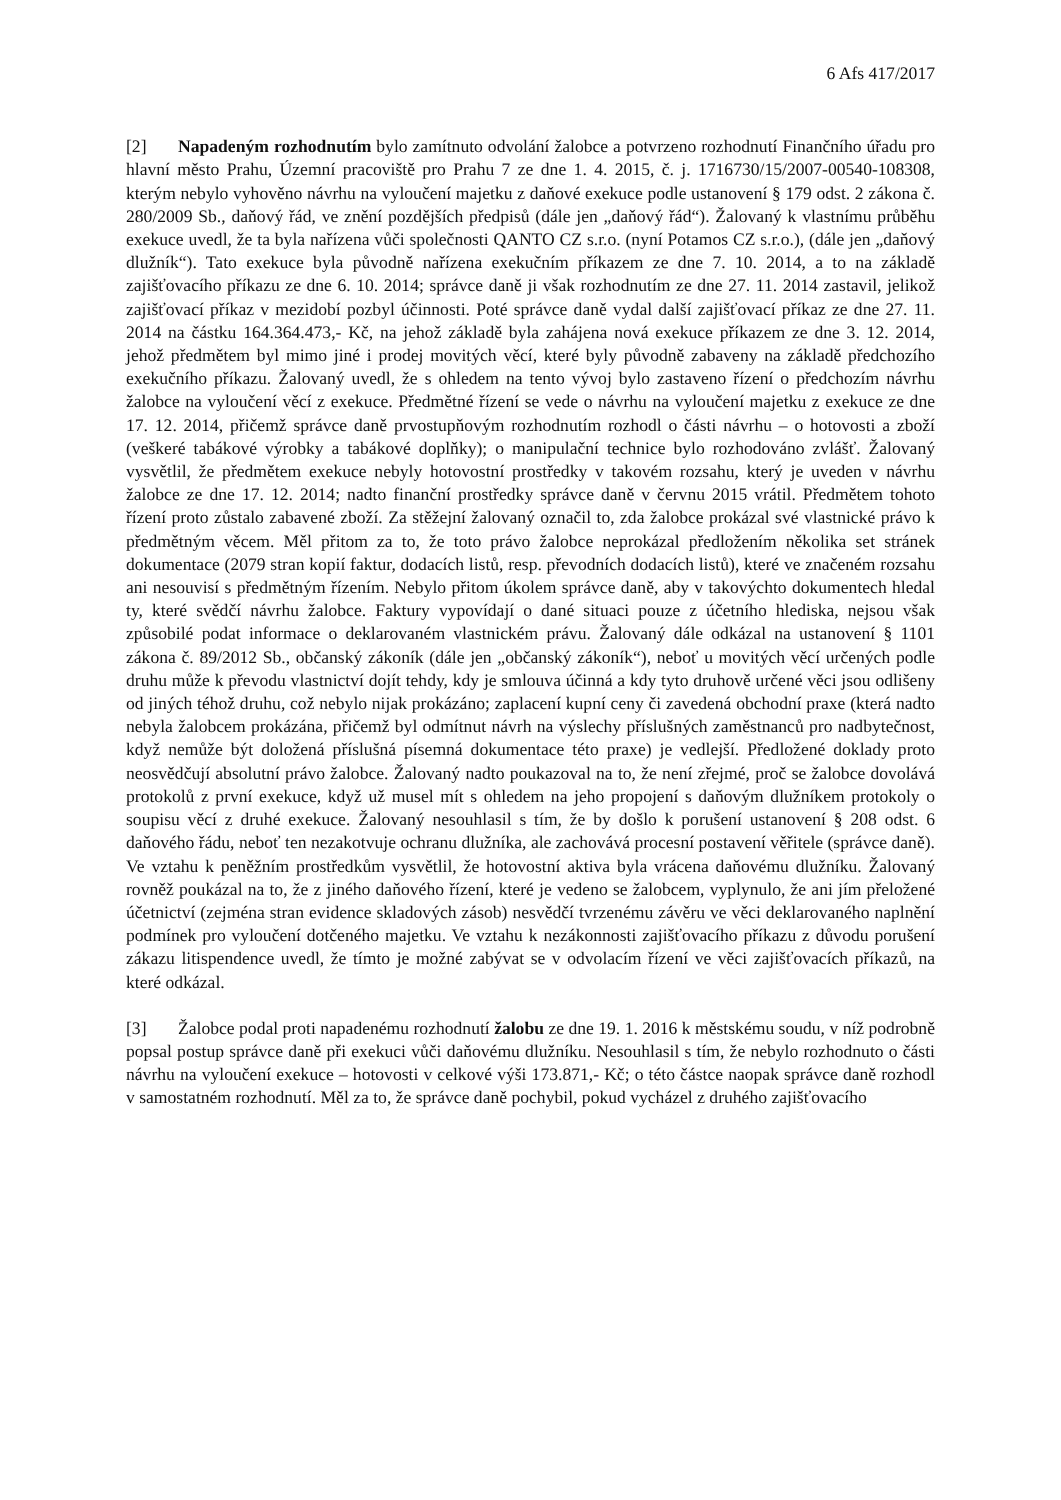6 Afs 417/2017
[2] Napadeným rozhodnutím bylo zamítnuto odvolání žalobce a potvrzeno rozhodnutí Finančního úřadu pro hlavní město Prahu, Územní pracoviště pro Prahu 7 ze dne 1. 4. 2015, č. j. 1716730/15/2007-00540-108308, kterým nebylo vyhověno návrhu na vyloučení majetku z daňové exekuce podle ustanovení § 179 odst. 2 zákona č. 280/2009 Sb., daňový řád, ve znění pozdějších předpisů (dále jen „daňový řád“). Žalovaný k vlastnímu průběhu exekuce uvedl, že ta byla nařízena vůči společnosti QANTO CZ s.r.o. (nyní Potamos CZ s.r.o.), (dále jen „daňový dlužník“). Tato exekuce byla původně nařízena exekučním příkazem ze dne 7. 10. 2014, a to na základě zajišťovacího příkazu ze dne 6. 10. 2014; správce daně ji však rozhodnutím ze dne 27. 11. 2014 zastavil, jelikož zajišťovací příkaz v mezidobí pozbyl účinnosti. Poté správce daně vydal další zajišťovací příkaz ze dne 27. 11. 2014 na částku 164.364.473,- Kč, na jehož základě byla zahájena nová exekuce příkazem ze dne 3. 12. 2014, jehož předmětem byl mimo jiné i prodej movitých věcí, které byly původně zabaveny na základě předchozího exekučního příkazu. Žalovaný uvedl, že s ohledem na tento vývoj bylo zastaveno řízení o předchozím návrhu žalobce na vyloučení věcí z exekuce. Předmětné řízení se vede o návrhu na vyloučení majetku z exekuce ze dne 17. 12. 2014, přičemž správce daně prvostupňovým rozhodnutím rozhodl o části návrhu – o hotovosti a zboží (veškeré tabákové výrobky a tabákové doplňky); o manipulační technice bylo rozhodováno zvlášť. Žalovaný vysvětlil, že předmětem exekuce nebyly hotovostní prostředky v takovém rozsahu, který je uveden v návrhu žalobce ze dne 17. 12. 2014; nadto finanční prostředky správce daně v červnu 2015 vrátil. Předmětem tohoto řízení proto zůstalo zabavené zboží. Za stěžejní žalovaný označil to, zda žalobce prokázal své vlastnické právo k předmětným věcem. Měl přitom za to, že toto právo žalobce neprokázal předložením několika set stránek dokumentace (2079 stran kopií faktur, dodacích listů, resp. převodních dodacích listů), které ve značeném rozsahu ani nesouvisí s předmětným řízením. Nebylo přitom úkolem správce daně, aby v takovýchto dokumentech hledal ty, které svědčí návrhu žalobce. Faktury vypovídají o dané situaci pouze z účetního hlediska, nejsou však způsobilé podat informace o deklarovaném vlastnickém právu. Žalovaný dále odkázal na ustanovení § 1101 zákona č. 89/2012 Sb., občanský zákoník (dále jen „občanský zákoník“), neboť u movitých věcí určených podle druhu může k převodu vlastnictví dojít tehdy, kdy je smlouva účinná a kdy tyto druhově určené věci jsou odlišeny od jiných téhož druhu, což nebylo nijak prokázáno; zaplacení kupní ceny či zavedená obchodní praxe (která nadto nebyla žalobcem prokázána, přičemž byl odmítnut návrh na výslechy příslušných zaměstnanců pro nadbytečnost, když nemůže být doložená příslušná písemná dokumentace této praxe) je vedlejší. Předložené doklady proto neosvědčují absolutní právo žalobce. Žalovaný nadto poukazoval na to, že není zřejmé, proč se žalobce dovolává protokolů z první exekuce, když už musel mít s ohledem na jeho propojení s daňovým dlužníkem protokoly o soupisu věcí z druhé exekuce. Žalovaný nesouhlasil s tím, že by došlo k porušení ustanovení § 208 odst. 6 daňového řádu, neboť ten nezakotvuje ochranu dlužníka, ale zachovává procesní postavení věřitele (správce daně). Ve vztahu k peněžním prostředkům vysvětlil, že hotovostní aktiva byla vrácena daňovému dlužníku. Žalovaný rovněž poukázal na to, že z jiného daňového řízení, které je vedeno se žalobcem, vyplynulo, že ani jím přeložené účetnictví (zejména stran evidence skladových zásob) nesvědčí tvrzenému závěru ve věci deklarovaného naplnění podmínek pro vyloučení dotčeného majetku. Ve vztahu k nezákonnosti zajišťovacího příkazu z důvodu porušení zákazu litispendence uvedl, že tímto je možné zabývat se v odvolacím řízení ve věci zajišťovacích příkazů, na které odkázal.
[3] Žalobce podal proti napadenému rozhodnutí žalobu ze dne 19. 1. 2016 k městskému soudu, v níž podrobně popsal postup správce daně při exekuci vůči daňovému dlužníku. Nesouhlasil s tím, že nebylo rozhodnuto o části návrhu na vyloučení exekuce – hotovosti v celkové výši 173.871,- Kč; o této částce naopak správce daně rozhodl v samostatném rozhodnutí. Měl za to, že správce daně pochybil, pokud vycházel z druhého zajišťovacího